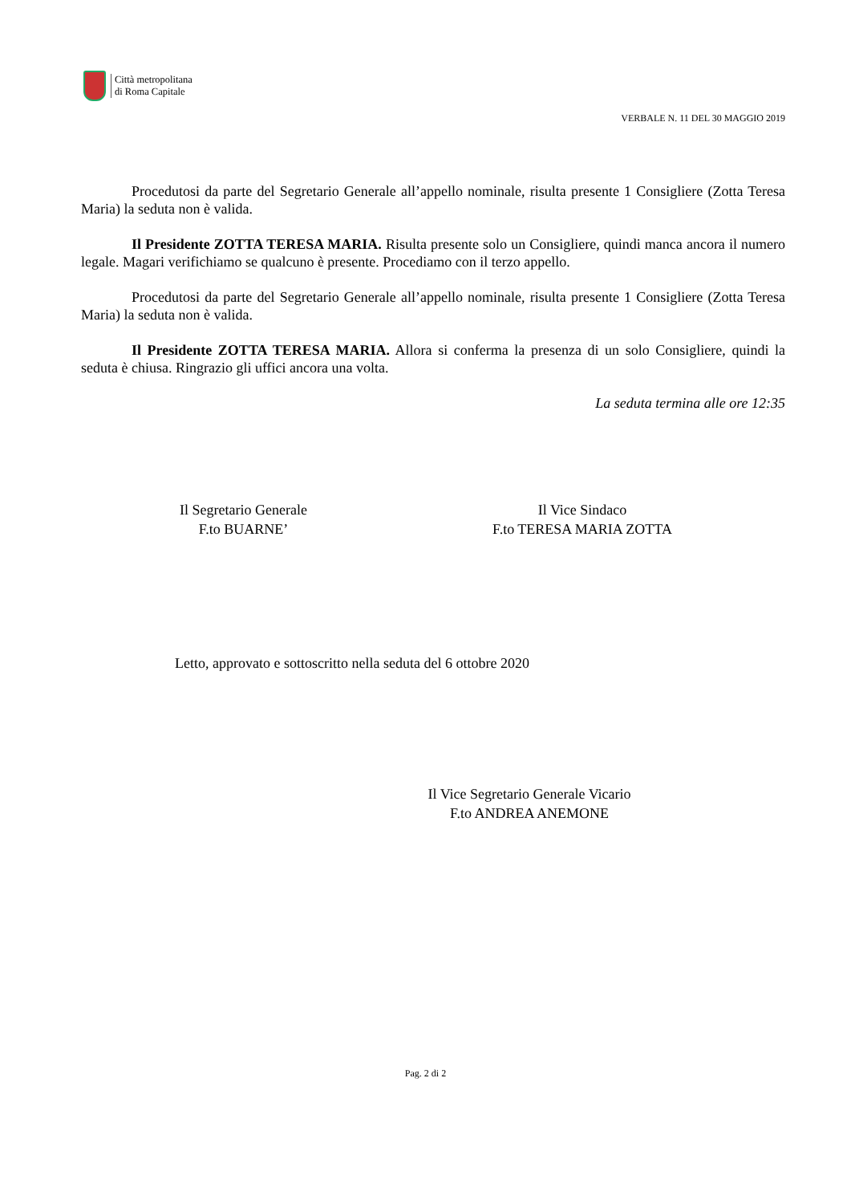Città metropolitana
di Roma Capitale
VERBALE N. 11 DEL 30 MAGGIO 2019
Procedutosi da parte del Segretario Generale all’appello nominale, risulta presente 1 Consigliere (Zotta Teresa Maria) la seduta non è valida.
Il Presidente ZOTTA TERESA MARIA. Risulta presente solo un Consigliere, quindi manca ancora il numero legale. Magari verifichiamo se qualcuno è presente. Procediamo con il terzo appello.
Procedutosi da parte del Segretario Generale all’appello nominale, risulta presente 1 Consigliere (Zotta Teresa Maria) la seduta non è valida.
Il Presidente ZOTTA TERESA MARIA. Allora si conferma la presenza di un solo Consigliere, quindi la seduta è chiusa. Ringrazio gli uffici ancora una volta.
La seduta termina alle ore 12:35
Il Segretario Generale
F.to BUARNE’
Il Vice Sindaco
F.to TERESA MARIA ZOTTA
Letto, approvato e sottoscritto nella seduta del 6 ottobre 2020
Il Vice Segretario Generale Vicario
F.to ANDREA ANEMONE
Pag. 2 di 2